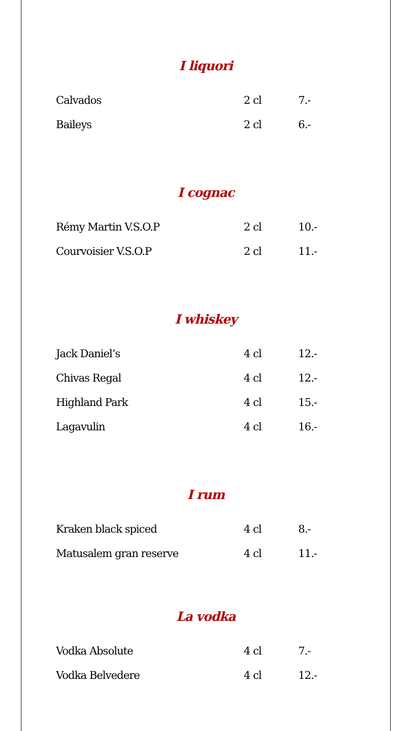I liquori
| Calvados | 2 cl | 7.- |
| Baileys | 2 cl | 6.- |
I cognac
| Rémy Martin V.S.O.P | 2 cl | 10.- |
| Courvoisier V.S.O.P | 2 cl | 11.- |
I whiskey
| Jack Daniel’s | 4 cl | 12.- |
| Chivas Regal | 4 cl | 12.- |
| Highland Park | 4 cl | 15.- |
| Lagavulin | 4 cl | 16.- |
I rum
| Kraken black spiced | 4 cl | 8.- |
| Matusalem gran reserve | 4 cl | 11.- |
La vodka
| Vodka Absolute | 4 cl | 7.- |
| Vodka Belvedere | 4 cl | 12.- |